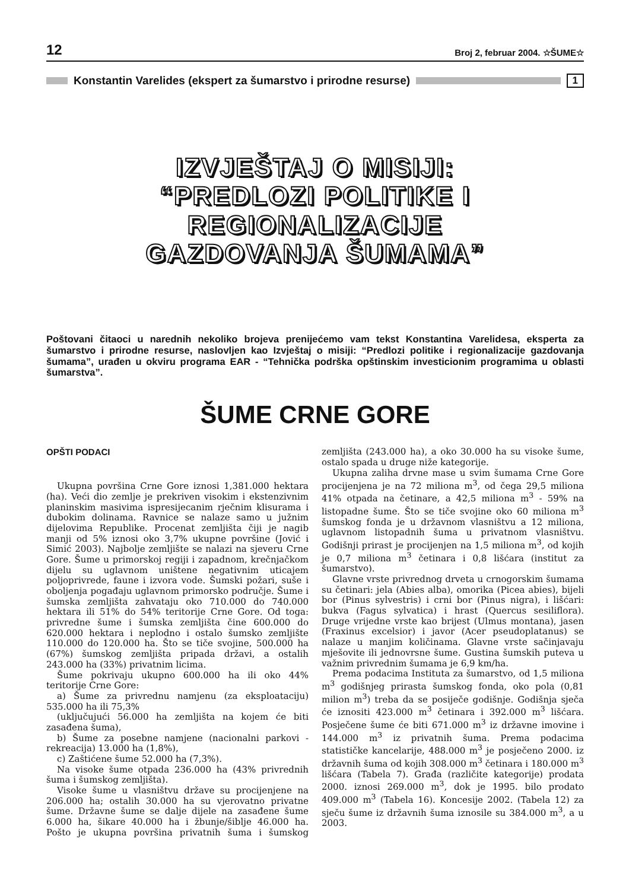12 Broj 2, februar 2004. ☆ŠUME☆
Konstantin Varelides (ekspert za šumarstvo i prirodne resurse)
1
IZVJEŠTAJ O MISIJI:
“PREDLOZI POLITIKE I REGIONALIZACIJE
GAZDOVANJA ŠUMAMA”
Poštovani čitaoci u narednih nekoliko brojeva prenijećemo vam tekst Konstantina Varelidesa, eksperta za šumarstvo i prirodne resurse, naslovljen kao Izvještaj o misiji: “Predlozi politike i regionalizacije gazdovanja šumama”, urađen u okviru programa EAR - “Tehnička podrška opštinskim investicionim programima u oblasti šumarstva”.
ŠUME CRNE GORE
OPŠTI PODACI
Ukupna površina Crne Gore iznosi 1,381.000 hektara (ha). Veći dio zemlje je prekriven visokim i ekstenzivnim planinskim masivima ispresijecanim rječnim klisurama i dubokim dolinama. Ravnice se nalaze samo u južnim dijelovima Republike. Procenat zemljišta čiji je nagib manji od 5% iznosi oko 3,7% ukupne površine (Jović i Simić 2003). Najbolje zemljište se nalazi na sjeveru Crne Gore. Šume u primorskoj regiji i zapadnom, krečnjačkom dijelu su uglavnom uništene negativnim uticajem poljoprivrede, faune i izvora vode. Šumski požari, suše i oboljenja pogađaju uglavnom primorsko područje. Šume i šumska zemljišta zahvataju oko 710.000 do 740.000 hektara ili 51% do 54% teritorije Crne Gore. Od toga: privredne šume i šumska zemljišta čine 600.000 do 620.000 hektara i neplodno i ostalo šumsko zemljište 110.000 do 120.000 ha. Što se tiče svojine, 500.000 ha (67%) šumskog zemljišta pripada državi, a ostalih 243.000 ha (33%) privatnim licima.
Šume pokrivaju ukupno 600.000 ha ili oko 44% teritorije Crne Gore:
a) Šume za privrednu namjenu (za eksploataciju) 535.000 ha ili 75,3%
(uključujući 56.000 ha zemljišta na kojem će biti zasađena šuma),
b) Šume za posebne namjene (nacionalni parkovi - rekreacija) 13.000 ha (1,8%),
c) Zaštićene šume 52.000 ha (7,3%).
Na visoke šume otpada 236.000 ha (43% privrednih šuma i šumskog zemljišta).
Visoke šume u vlasništvu države su procijenjene na 206.000 ha; ostalih 30.000 ha su vjerovatno privatne šume. Državne šume se dalje dijele na zasađene šume 6.000 ha, šikare 40.000 ha i žbunje/šiblje 46.000 ha. Pošto je ukupna površina privatnih šuma i šumskog zemljišta (243.000 ha), a oko 30.000 ha su visoke šume, ostalo spada u druge niže kategorije.
Ukupna zaliha drvne mase u svim šumama Crne Gore procijenjena je na 72 miliona m<sup>3</sup>, od čega 29,5 miliona 41% otpada na četinare, a 42,5 miliona m<sup>3</sup> - 59% na listopadne šume. Što se tiče svojine oko 60 miliona m<sup>3</sup> šumskog fonda je u državnom vlasništvu a 12 miliona, uglavnom listopadnih šuma u privatnom vlasništvu. Godišnji prirast je procijenjen na 1,5 miliona m<sup>3</sup>, od kojih je 0,7 miliona m<sup>3</sup> četinara i 0,8 lišćara (institut za šumarstvo).
Glavne vrste privrednog drveta u crnogorskim šumama su četinari: jela (Abies alba), omorika (Picea abies), bijeli bor (Pinus sylvestris) i crni bor (Pinus nigra), i lišćari: bukva (Fagus sylvatica) i hrast (Quercus sesiliflora). Druge vrijedne vrste kao brijest (Ulmus montana), jasen (Fraxinus excelsior) i javor (Acer pseudoplatanus) se nalaze u manjim količinama. Glavne vrste sačinjavaju mješovite ili jednovrsne šume. Gustina šumskih puteva u važnim privrednim šumama je 6,9 km/ha.
Prema podacima Instituta za šumarstvo, od 1,5 miliona m<sup>3</sup> godišnjeg prirasta šumskog fonda, oko pola (0,81 milion m<sup>3</sup>) treba da se posiječe godišnje. Godišnja sječa će iznositi 423.000 m<sup>3</sup> četinara i 392.000 m<sup>3</sup> lišćara. Posječene šume će biti 671.000 m<sup>3</sup> iz državne imovine i 144.000 m<sup>3</sup> iz privatnih šuma. Prema podacima statističke kancelarije, 488.000 m<sup>3</sup> je posječeno 2000. iz državnih šuma od kojih 308.000 m<sup>3</sup> četinara i 180.000 m<sup>3</sup> lišćara (Tabela 7). Građa (različite kategorije) prodata 2000. iznosi 269.000 m<sup>3</sup>, dok je 1995. bilo prodato 409.000 m<sup>3</sup> (Tabela 16). Koncesije 2002. (Tabela 12) za sječu šume iz državnih šuma iznosile su 384.000 m<sup>3</sup>, a u 2003.